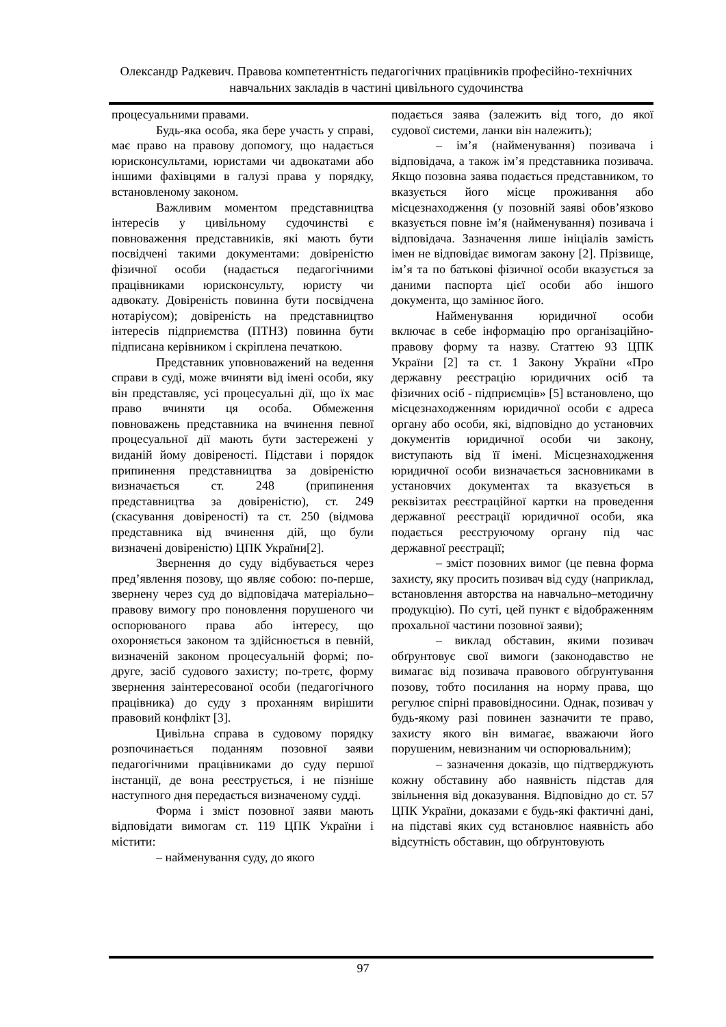Олександр Радкевич. Правова компетентність педагогічних працівників професійно-технічних навчальних закладів в частині цивільного судочинства
процесуальними правами.
Будь-яка особа, яка бере участь у справі, має право на правову допомогу, що надається юрисконсультами, юристами чи адвокатами або іншими фахівцями в галузі права у порядку, встановленому законом.
Важливим моментом представництва інтересів у цивільному судочинстві є повноваження представників, які мають бути посвідчені такими документами: довіреністю фізичної особи (надається педагогічними працівниками юрисконсульту, юристу чи адвокату. Довіреність повинна бути посвідчена нотаріусом); довіреність на представництво інтересів підприємства (ПТНЗ) повинна бути підписана керівником і скріплена печаткою.
Представник уповноважений на ведення справи в суді, може вчиняти від імені особи, яку він представляє, усі процесуальні дії, що їх має право вчиняти ця особа. Обмеження повноважень представника на вчинення певної процесуальної дії мають бути застережені у виданій йому довіреності. Підстави і порядок припинення представництва за довіреністю визначається ст. 248 (припинення представництва за довіреністю), ст. 249 (скасування довіреності) та ст. 250 (відмова представника від вчинення дій, що були визначені довіреністю) ЦПК України[2].
Звернення до суду відбувається через пред’явлення позову, що являє собою: по-перше, звернену через суд до відповідача матеріально–правову вимогу про поновлення порушеного чи оспорюваного права або інтересу, що охороняється законом та здійснюється в певній, визначеній законом процесуальній формі; по-друге, засіб судового захисту; по-третє, форму звернення заінтересованої особи (педагогічного працівника) до суду з проханням вирішити правовий конфлікт [3].
Цивільна справа в судовому порядку розпочинається поданням позовної заяви педагогічними працівниками до суду першої інстанції, де вона реєструється, і не пізніше наступного дня передається визначеному судді.
Форма і зміст позовної заяви мають відповідати вимогам ст. 119 ЦПК України і містити:
– найменування суду, до якого
подається заява (залежить від того, до якої судової системи, ланки він належить);
– ім’я (найменування) позивача і відповідача, а також ім’я представника позивача. Якщо позовна заява подається представником, то вказується його місце проживання або місцезнаходження (у позовній заяві обов’язково вказується повне ім’я (найменування) позивача і відповідача. Зазначення лише ініціалів замість імен не відповідає вимогам закону [2]. Прізвище, ім’я та по батькові фізичної особи вказується за даними паспорта цієї особи або іншого документа, що замінює його.
Найменування юридичної особи включає в себе інформацію про організаційно-правову форму та назву. Статтею 93 ЦПК України [2] та ст. 1 Закону України «Про державну реєстрацію юридичних осіб та фізичних осіб - підприємців» [5] встановлено, що місцезнаходженням юридичної особи є адреса органу або особи, які, відповідно до установчих документів юридичної особи чи закону, виступають від її імені. Місцезнаходження юридичної особи визначається засновниками в установчих документах та вказується в реквізитах реєстраційної картки на проведення державної реєстрації юридичної особи, яка подається реєструючому органу під час державної реєстрації;
– зміст позовних вимог (це певна форма захисту, яку просить позивач від суду (наприклад, встановлення авторства на навчально–методичну продукцію). По суті, цей пункт є відображенням прохальної частини позовної заяви);
– виклад обставин, якими позивач обґрунтовує свої вимоги (законодавство не вимагає від позивача правового обґрунтування позову, тобто посилання на норму права, що регулює спірні правовідносини. Однак, позивач у будь-якому разі повинен зазначити те право, захисту якого він вимагає, вважаючи його порушеним, невизнаним чи оспорювальним);
– зазначення доказів, що підтверджують кожну обставину або наявність підстав для звільнення від доказування. Відповідно до ст. 57 ЦПК України, доказами є будь-які фактичні дані, на підставі яких суд встановлює наявність або відсутність обставин, що обґрунтовують
97